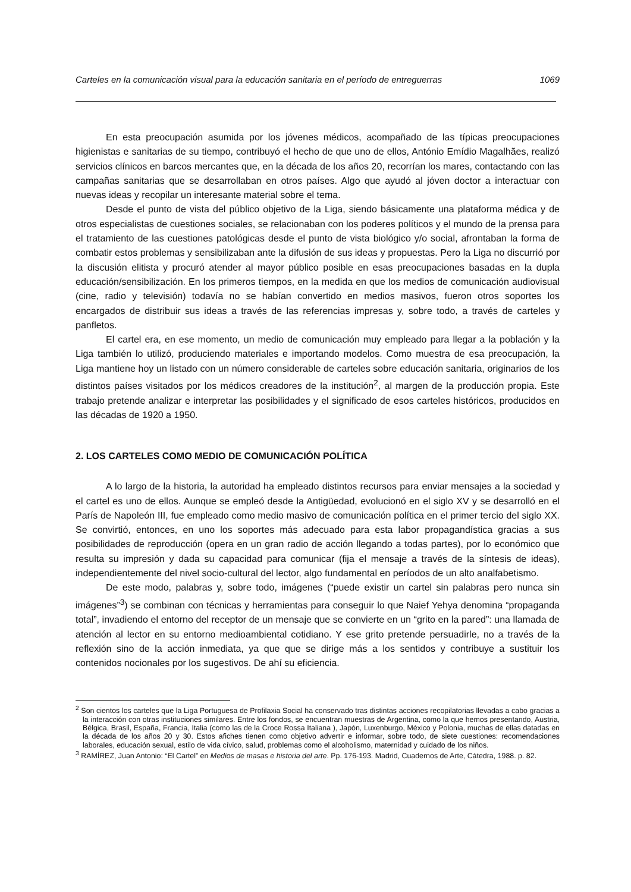Carteles en la comunicación visual para la educación sanitaria en el período de entreguerras 1069
En esta preocupación asumida por los jóvenes médicos, acompañado de las típicas preocupaciones higienistas e sanitarias de su tiempo, contribuyó el hecho de que uno de ellos, António Emídio Magalhães, realizó servicios clínicos en barcos mercantes que, en la década de los años 20, recorrían los mares, contactando con las campañas sanitarias que se desarrollaban en otros países. Algo que ayudó al jóven doctor a interactuar con nuevas ideas y recopilar un interesante material sobre el tema.
Desde el punto de vista del público objetivo de la Liga, siendo básicamente una plataforma médica y de otros especialistas de cuestiones sociales, se relacionaban con los poderes políticos y el mundo de la prensa para el tratamiento de las cuestiones patológicas desde el punto de vista biológico y/o social, afrontaban la forma de combatir estos problemas y sensibilizaban ante la difusión de sus ideas y propuestas. Pero la Liga no discurrió por la discusión elitista y procuró atender al mayor público posible en esas preocupaciones basadas en la dupla educación/sensibilización. En los primeros tiempos, en la medida en que los medios de comunicación audiovisual (cine, radio y televisión) todavía no se habían convertido en medios masivos, fueron otros soportes los encargados de distribuir sus ideas a través de las referencias impresas y, sobre todo, a través de carteles y panfletos.
El cartel era, en ese momento, un medio de comunicación muy empleado para llegar a la población y la Liga también lo utilizó, produciendo materiales e importando modelos. Como muestra de esa preocupación, la Liga mantiene hoy un listado con un número considerable de carteles sobre educación sanitaria, originarios de los distintos países visitados por los médicos creadores de la institución<sup>2</sup>, al margen de la producción propia. Este trabajo pretende analizar e interpretar las posibilidades y el significado de esos carteles históricos, producidos en las décadas de 1920 a 1950.
2. LOS CARTELES COMO MEDIO DE COMUNICACIÓN POLÍTICA
A lo largo de la historia, la autoridad ha empleado distintos recursos para enviar mensajes a la sociedad y el cartel es uno de ellos. Aunque se empleó desde la Antigüedad, evolucionó en el siglo XV y se desarrolló en el París de Napoleón III, fue empleado como medio masivo de comunicación política en el primer tercio del siglo XX. Se convirtió, entonces, en uno los soportes más adecuado para esta labor propagandística gracias a sus posibilidades de reproducción (opera en un gran radio de acción llegando a todas partes), por lo económico que resulta su impresión y dada su capacidad para comunicar (fija el mensaje a través de la síntesis de ideas), independientemente del nivel socio-cultural del lector, algo fundamental en períodos de un alto analfabetismo.
De este modo, palabras y, sobre todo, imágenes (“puede existir un cartel sin palabras pero nunca sin imágenes”<sup>3</sup>) se combinan con técnicas y herramientas para conseguir lo que Naief Yehya denomina “propaganda total”, invadiendo el entorno del receptor de un mensaje que se convierte en un “grito en la pared”: una llamada de atención al lector en su entorno medioambiental cotidiano. Y ese grito pretende persuadirle, no a través de la reflexión sino de la acción inmediata, ya que que se dirige más a los sentidos y contribuye a sustituir los contenidos nocionales por los sugestivos. De ahí su eficiencia.
<sup>2</sup> Son cientos los carteles que la Liga Portuguesa de Profilaxia Social ha conservado tras distintas acciones recopilatorias llevadas a cabo gracias a la interacción con otras instituciones similares. Entre los fondos, se encuentran muestras de Argentina, como la que hemos presentando, Austria, Bélgica, Brasil, España, Francia, Italia (como las de la Croce Rossa Italiana ), Japón, Luxenburgo, México y Polonia, muchas de ellas datadas en la década de los años 20 y 30. Estos afiches tienen como objetivo advertir e informar, sobre todo, de siete cuestiones: recomendaciones laborales, educación sexual, estilo de vida cívico, salud, problemas como el alcoholismo, maternidad y cuidado de los niños.
<sup>3</sup> RAMÍREZ, Juan Antonio: “El Cartel” en Medios de masas e historia del arte. Pp. 176-193. Madrid, Cuadernos de Arte, Cátedra, 1988. p. 82.